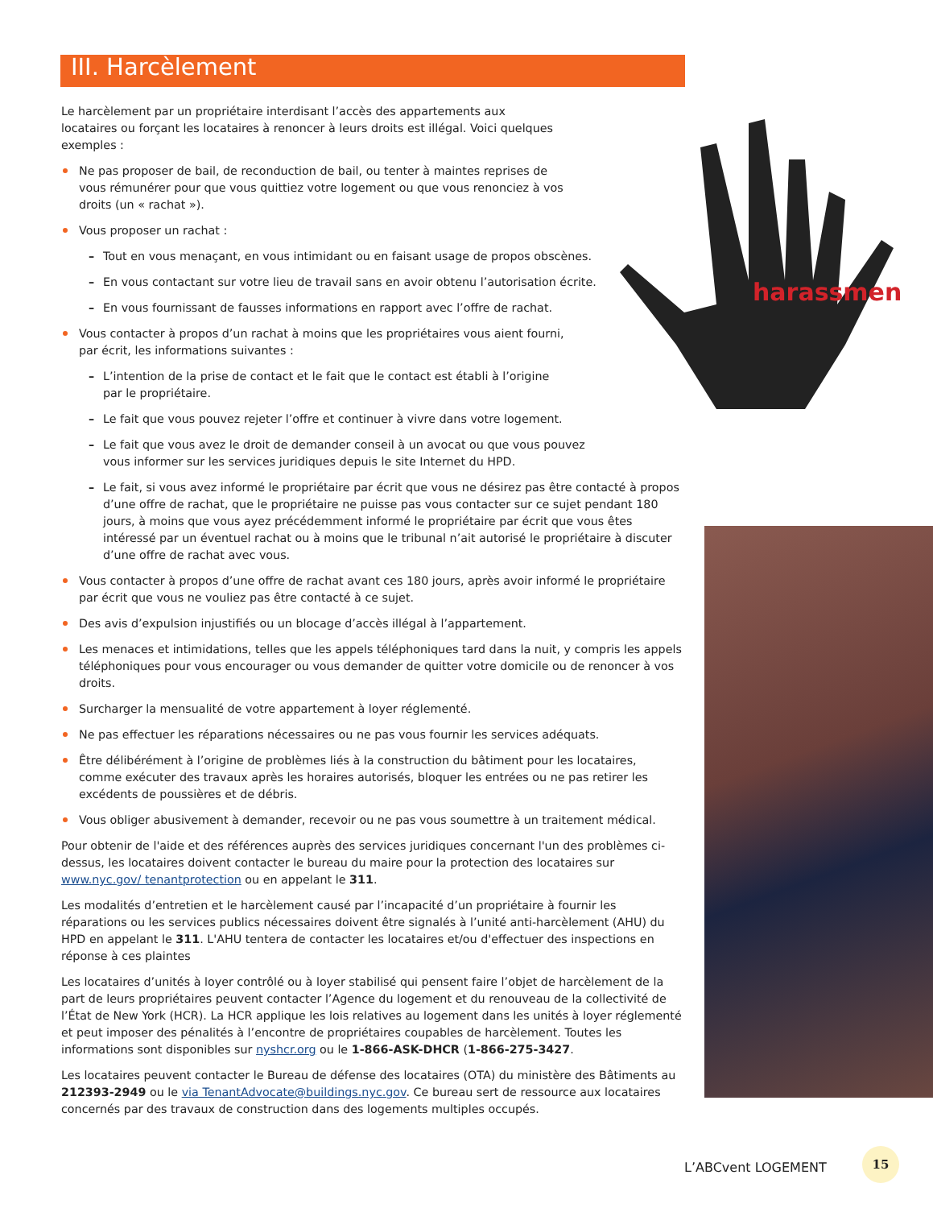III. Harcèlement
Le harcèlement par un propriétaire interdisant l’accès des appartements aux locataires ou forçant les locataires à renoncer à leurs droits est illégal. Voici quelques exemples :
Ne pas proposer de bail, de reconduction de bail, ou tenter à maintes reprises de vous rémunérer pour que vous quittiez votre logement ou que vous renonciez à vos droits (un « rachat »).
Vous proposer un rachat :
– Tout en vous menaçant, en vous intimidant ou en faisant usage de propos obscènes.
– En vous contactant sur votre lieu de travail sans en avoir obtenu l’autorisation écrite.
– En vous fournissant de fausses informations en rapport avec l’offre de rachat.
Vous contacter à propos d’un rachat à moins que les propriétaires vous aient fourni, par écrit, les informations suivantes :
– L’intention de la prise de contact et le fait que le contact est établi à l’origine par le propriétaire.
– Le fait que vous pouvez rejeter l’offre et continuer à vivre dans votre logement.
– Le fait que vous avez le droit de demander conseil à un avocat ou que vous pouvez vous informer sur les services juridiques depuis le site Internet du HPD.
– Le fait, si vous avez informé le propriétaire par écrit que vous ne désirez pas être contacté à propos d’une offre de rachat, que le propriétaire ne puisse pas vous contacter sur ce sujet pendant 180 jours, à moins que vous ayez précédemment informé le propriétaire par écrit que vous êtes intéressé par un éventuel rachat ou à moins que le tribunal n’ait autorisé le propriétaire à discuter d’une offre de rachat avec vous.
Vous contacter à propos d’une offre de rachat avant ces 180 jours, après avoir informé le propriétaire par écrit que vous ne vouliez pas être contacté à ce sujet.
Des avis d’expulsion injustifiés ou un blocage d’accès illégal à l’appartement.
Les menaces et intimidations, telles que les appels téléphoniques tard dans la nuit, y compris les appels téléphoniques pour vous encourager ou vous demander de quitter votre domicile ou de renoncer à vos droits.
Surcharger la mensualité de votre appartement à loyer réglementé.
Ne pas effectuer les réparations nécessaires ou ne pas vous fournir les services adéquats.
Être délibérément à l’origine de problèmes liés à la construction du bâtiment pour les locataires, comme exécuter des travaux après les horaires autorisés, bloquer les entrées ou ne pas retirer les excédents de poussières et de débris.
Vous obliger abusivement à demander, recevoir ou ne pas vous soumettre à un traitement médical.
Pour obtenir de l'aide et des références auprès des services juridiques concernant l'un des problèmes ci-dessus, les locataires doivent contacter le bureau du maire pour la protection des locataires sur www.nyc.gov/ tenantprotection ou en appelant le 311.
Les modalités d’entretien et le harcèlement causé par l’incapacité d’un propriétaire à fournir les réparations ou les services publics nécessaires doivent être signalés à l’unité anti-harcèlement (AHU) du HPD en appelant le 311. L'AHU tentera de contacter les locataires et/ou d'effectuer des inspections en réponse à ces plaintes
Les locataires d’unités à loyer contrôlé ou à loyer stabilisé qui pensent faire l’objet de harcèlement de la part de leurs propriétaires peuvent contacter l’Agence du logement et du renouveau de la collectivité de l’État de New York (HCR). La HCR applique les lois relatives au logement dans les unités à loyer réglementé et peut imposer des pénalités à l’encontre de propriétaires coupables de harcèlement. Toutes les informations sont disponibles sur nyshcr.org ou le 1-866-ASK-DHCR (1-866-275-3427.
Les locataires peuvent contacter le Bureau de défense des locataires (OTA) du ministère des Bâtiments au 212393-2949 ou le via TenantAdvocate@buildings.nyc.gov. Ce bureau sert de ressource aux locataires concernés par des travaux de construction dans des logements multiples occupés.
harassment
L’ABCvent LOGEMENT
15